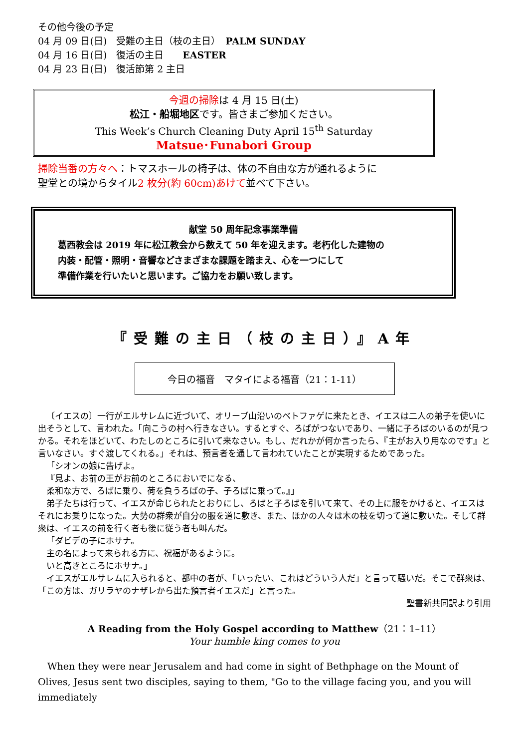その他今後の予定
04 月 09 日(日)　受難の主日（枝の主日）　PALM SUNDAY
04 月 16 日(日)　復活の主日　　EASTER
04 月 23 日(日)　復活節第 2 主日
今週の掃除は 4 月 15 日(土)
松江・船堀地区です。皆さまご参加ください。
This Week’s Church Cleaning Duty April 15<sup>th</sup> Saturday
Matsue･Funabori Group
掃除当番の方々へ：トマスホールの椅子は、体の不自由な方が通れるように
聖堂との境からタイル2 枚分(約 60cm)あけて並べて下さい。
献堂 50 周年記念事業準備
葛西教会は 2019 年に松江教会から数えて 50 年を迎えます。老朽化した建物の
内装・配管・照明・音響などさまざまな課題を踏まえ、心を一つにして
準備作業を行いたいと思います。ご協力をお願い致します。
『受難の主日（枝の主日）』A年
今日の福音　マタイによる福音（21：1‐11）
〔イエスの〕一行がエルサレムに近づいて、オリーブ山沿いのベトファゲに来たとき、イエスは二人の弟子を使いに出そうとして、言われた。「向こうの村へ行きなさい。するとすぐ、ろばがつないであり、一緒に子ろばのいるのが見つかる。それをほどいて、わたしのところに引いて来なさい。もし、だれかが何か言ったら、『主がお入り用なのです』と言いなさい。すぐ渡してくれる。」それは、預言者を通して言われていたことが実現するためであった。
「シオンの娘に告げよ。
『見よ、お前の王がお前のところにおいでになる、
柔和な方で、ろばに乗り、荷を負うろばの子、子ろばに乗って。』」
弟子たちは行って、イエスが命じられたとおりにし、ろばと子ろばを引いて来て、その上に服をかけると、イエスはそれにお乗りになった。大勢の群衆が自分の服を道に敷き、また、ほかの人々は木の枝を切って道に敷いた。そして群衆は、イエスの前を行く者も後に従う者も叫んだ。
「ダビデの子にホサナ。
主の名によって来られる方に、祝福があるように。
いと高きところにホサナ。」
イエスがエルサレムに入られると、都中の者が、「いったい、これはどういう人だ」と言って騒いだ。そこで群衆は、「この方は、ガリラヤのナザレから出た預言者イエスだ」と言った。
聖書新共同訳より引用
A Reading from the Holy Gospel according to Matthew（21：1–11）
Your humble king comes to you
When they were near Jerusalem and had come in sight of Bethphage on the Mount of Olives, Jesus sent two disciples, saying to them, "Go to the village facing you, and you will immediately